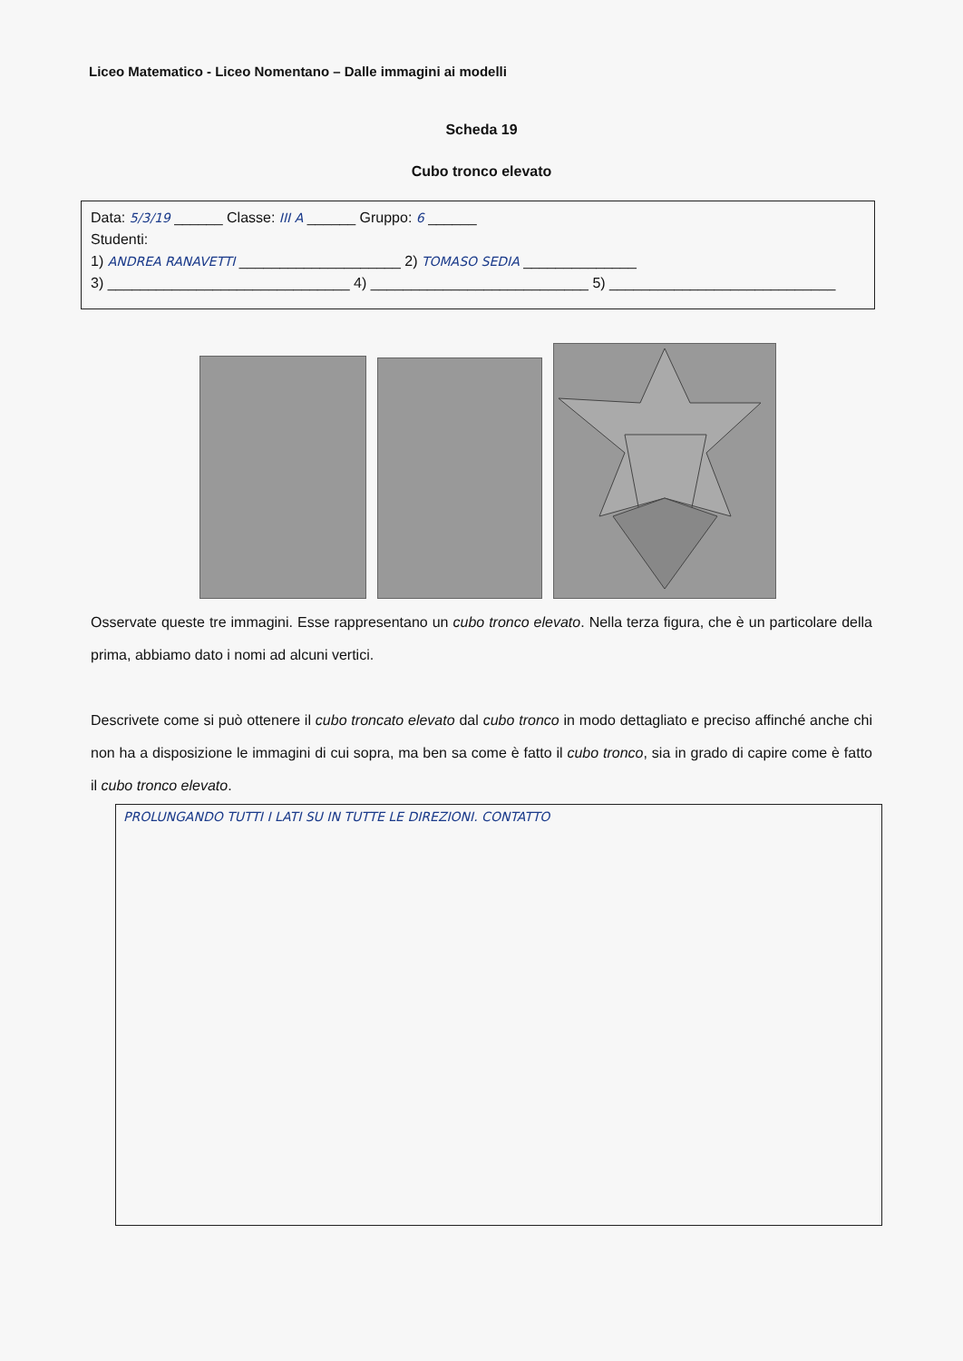Liceo Matematico - Liceo Nomentano – Dalle immagini ai modelli
Scheda 19
Cubo tronco elevato
Data: 5/3/19 ______ Classe: III A ______ Gruppo: 6 ______
Studenti:
1) ANDREA RANAVETTI ____________________ 2) TOMASO SEDIA ______________
3) ______________________________ 4) ___________________________ 5) ____________________________
Osservate queste tre immagini. Esse rappresentano un cubo tronco elevato. Nella terza figura, che è un particolare della prima, abbiamo dato i nomi ad alcuni vertici.
Descrivete come si può ottenere il cubo troncato elevato dal cubo tronco in modo dettagliato e preciso affinché anche chi non ha a disposizione le immagini di cui sopra, ma ben sa come è fatto il cubo tronco, sia in grado di capire come è fatto il cubo tronco elevato.
PROLUNGANDO TUTTI I LATI SU IN TUTTE LE DIREZIONI. CONTATTO